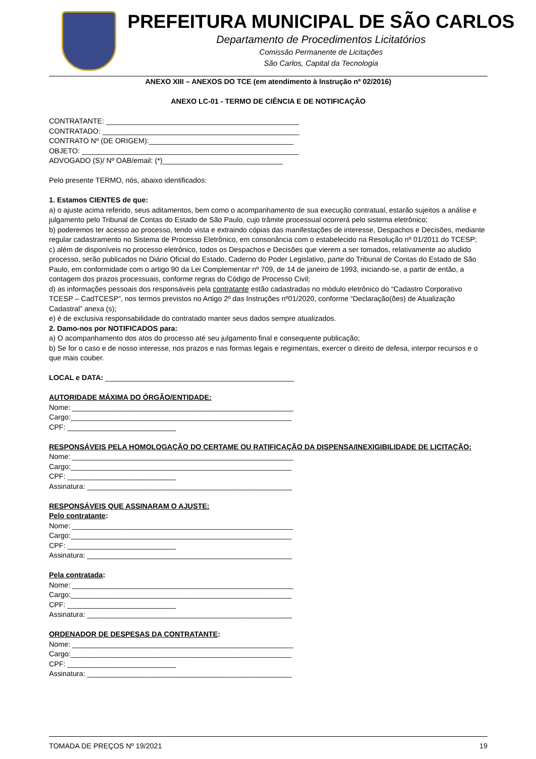PREFEITURA MUNICIPAL DE SÃO CARLOS
Departamento de Procedimentos Licitatórios
Comissão Permanente de Licitações
São Carlos, Capital da Tecnologia
ANEXO XIII – ANEXOS DO TCE (em atendimento à Instrução nº 02/2016)
ANEXO LC-01 - TERMO DE CIÊNCIA E DE NOTIFICAÇÃO
CONTRATANTE: ________________________________________________
CONTRATADO: _________________________________________________
CONTRATO Nº (DE ORIGEM):____________________________________
OBJETO: ______________________________________________________
ADVOGADO (S)/ Nº OAB/email: (*)______________________________
Pelo presente TERMO, nós, abaixo identificados:
1. Estamos CIENTES de que:
a) o ajuste acima referido, seus aditamentos, bem como o acompanhamento de sua execução contratual, estarão sujeitos a análise e julgamento pelo Tribunal de Contas do Estado de São Paulo, cujo trâmite processual ocorrerá pelo sistema eletrônico;
b) poderemos ter acesso ao processo, tendo vista e extraindo cópias das manifestações de interesse, Despachos e Decisões, mediante regular cadastramento no Sistema de Processo Eletrônico, em consonância com o estabelecido na Resolução nº 01/2011 do TCESP;
c) além de disponíveis no processo eletrônico, todos os Despachos e Decisões que vierem a ser tomados, relativamente ao aludido processo, serão publicados no Diário Oficial do Estado, Caderno do Poder Legislativo, parte do Tribunal de Contas do Estado de São Paulo, em conformidade com o artigo 90 da Lei Complementar nº 709, de 14 de janeiro de 1993, iniciando-se, a partir de então, a contagem dos prazos processuais, conforme regras do Código de Processo Civil;
d) as informações pessoais dos responsáveis pela contratante estão cadastradas no módulo eletrônico do “Cadastro Corporativo TCESP – CadTCESP”, nos termos previstos no Artigo 2º das Instruções nº01/2020, conforme “Declaração(ões) de Atualização Cadastral” anexa (s);
e) é de exclusiva responsabilidade do contratado manter seus dados sempre atualizados.
2. Damo-nos por NOTIFICADOS para:
a) O acompanhamento dos atos do processo até seu julgamento final e consequente publicação;
b) Se for o caso e de nosso interesse, nos prazos e nas formas legais e regimentais, exercer o direito de defesa, interpor recursos e o que mais couber.
LOCAL e DATA: _______________________________________________
AUTORIDADE MÁXIMA DO ÓRGÃO/ENTIDADE:
Nome: _______________________________________________________
Cargo:_______________________________________________________
CPF: ___________________________
RESPONSÁVEIS PELA HOMOLOGAÇÃO DO CERTAME OU RATIFICAÇÃO DA DISPENSA/INEXIGIBILIDADE DE LICITAÇÃO:
Nome: _______________________________________________________
Cargo:_______________________________________________________
CPF: ___________________________
Assinatura: ___________________________________________________
RESPONSÁVEIS QUE ASSINARAM O AJUSTE:
Pelo contratante:
Nome: _______________________________________________________
Cargo:_______________________________________________________
CPF: ___________________________
Assinatura: ___________________________________________________
Pela contratada:
Nome: _______________________________________________________
Cargo:_______________________________________________________
CPF: ___________________________
Assinatura: ___________________________________________________
ORDENADOR DE DESPESAS DA CONTRATANTE:
Nome: _______________________________________________________
Cargo:_______________________________________________________
CPF: ___________________________
Assinatura: ___________________________________________________
TOMADA DE PREÇOS Nº 19/2021 19